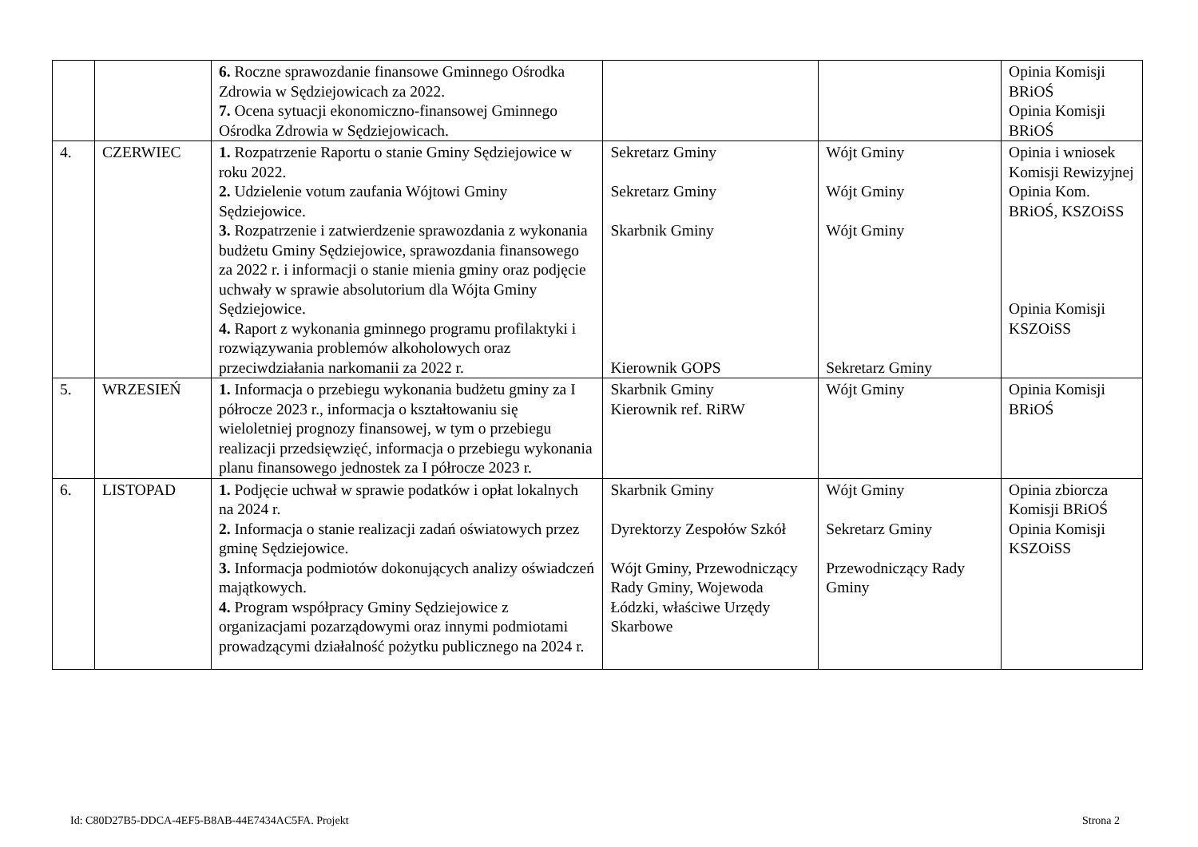| | | 6. Roczne sprawozdanie finansowe Gminnego Ośrodka Zdrowia w Sędziejowicach za 2022. 7. Ocena sytuacji ekonomiczno-finansowej Gminnego Ośrodka Zdrowia w Sędziejowicach. | | | Opinia Komisji BRiOŚ Opinia Komisji BRiOŚ |
| 4. | CZERWIEC | 1. Rozpatrzenie Raportu o stanie Gminy Sędziejowice w roku 2022. 2. Udzielenie votum zaufania Wójtowi Gminy Sędziejowice. 3. Rozpatrzenie i zatwierdzenie sprawozdania z wykonania budżetu Gminy Sędziejowice, sprawozdania finansowego za 2022 r. i informacji o stanie mienia gminy oraz podjęcie uchwały w sprawie absolutorium dla Wójta Gminy Sędziejowice. 4. Raport z wykonania gminnego programu profilaktyki i rozwiązywania problemów alkoholowych oraz przeciwdziałania narkomanii za 2022 r. | Sekretarz Gminy Sekretarz Gminy Skarbnik Gminy Kierownik GOPS | Wójt Gminy Wójt Gminy Wójt Gminy Sekretarz Gminy | Opinia i wniosek Komisji Rewizyjnej Opinia Kom. BRiOŚ, KSZOiSS Opinia Komisji KSZOiSS |
| 5. | WRZESIEŃ | 1. Informacja o przebiegu wykonania budżetu gminy za I półrocze 2023 r., informacja o kształtowaniu się wieloletniej prognozy finansowej, w tym o przebiegu realizacji przedsięwzięć, informacja o przebiegu wykonania planu finansowego jednostek za I półrocze 2023 r. | Skarbnik Gminy Kierownik ref. RiRW | Wójt Gminy | Opinia Komisji BRiOŚ |
| 6. | LISTOPAD | 1. Podjęcie uchwał w sprawie podatków i opłat lokalnych na 2024 r. 2. Informacja o stanie realizacji zadań oświatowych przez gminę Sędziejowice. 3. Informacja podmiotów dokonujących analizy oświadczeń majątkowych. 4. Program współpracy Gminy Sędziejowice z organizacjami pozarządowymi oraz innymi podmiotami prowadzącymi działalność pożytku publicznego na 2024 r. | Skarbnik Gminy Dyrektorzy Zespołów Szkół Wójt Gminy, Przewodniczący Rady Gminy, Wojewoda Łódzki, właściwe Urzędy Skarbowe | Wójt Gminy Sekretarz Gminy Przewodniczący Rady Gminy | Opinia zbiorcza Komisji BRiOŚ Opinia Komisji KSZOiSS |
Id: C80D27B5-DDCA-4EF5-B8AB-44E7434AC5FA. Projekt
Strona 2